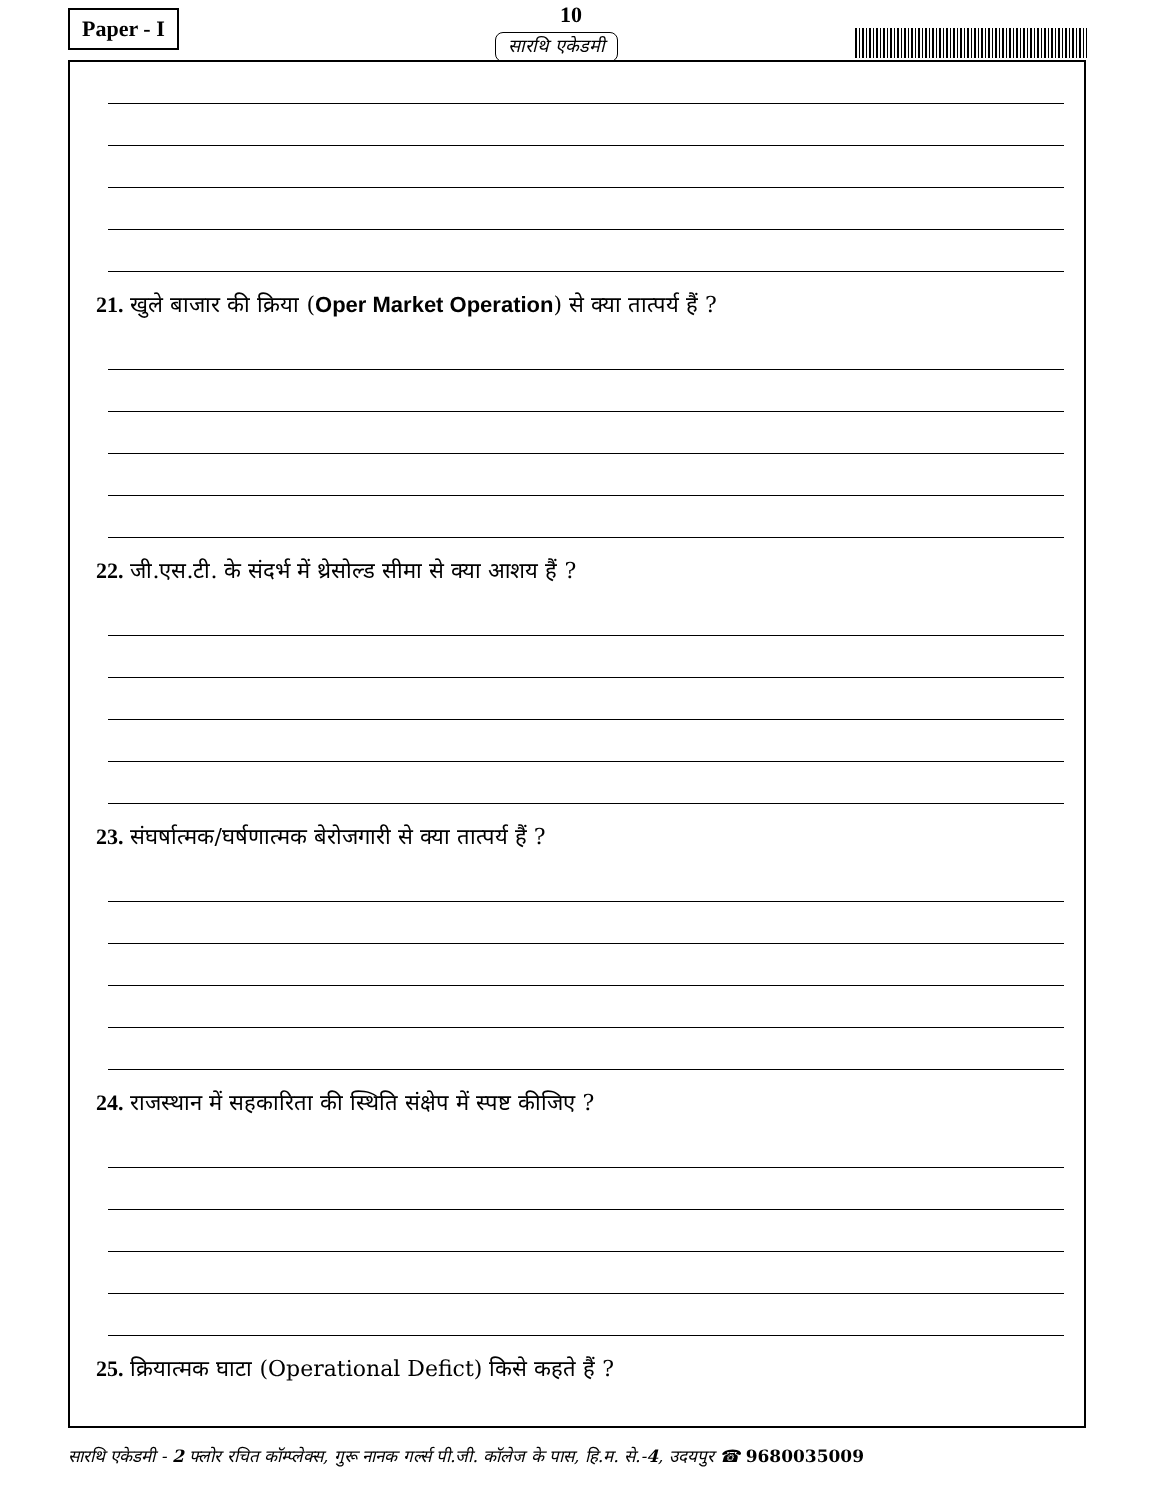Paper - I 10
सारथि एकेडमी
21. खुले बाजार की क्रिया (Oper Market Operation) से क्या तात्पर्य हैं ?
22. जी.एस.टी. के संदर्भ में थ्रेसोल्ड सीमा से क्या आशय हैं ?
23. संघर्षात्मक/घर्षणात्मक बेरोजगारी से क्या तात्पर्य हैं ?
24. राजस्थान में सहकारिता की स्थिति संक्षेप में स्पष्ट कीजिए ?
25. क्रियात्मक घाटा (Operational Defict) किसे कहते हैं ?
सारथि एकेडमी - 2 फ्लोर रचित कॉम्प्लेक्स, गुरू नानक गर्ल्स पी.जी. कॉलेज के पास, हि.म. से.-4, उदयपुर ☎ 9680035009